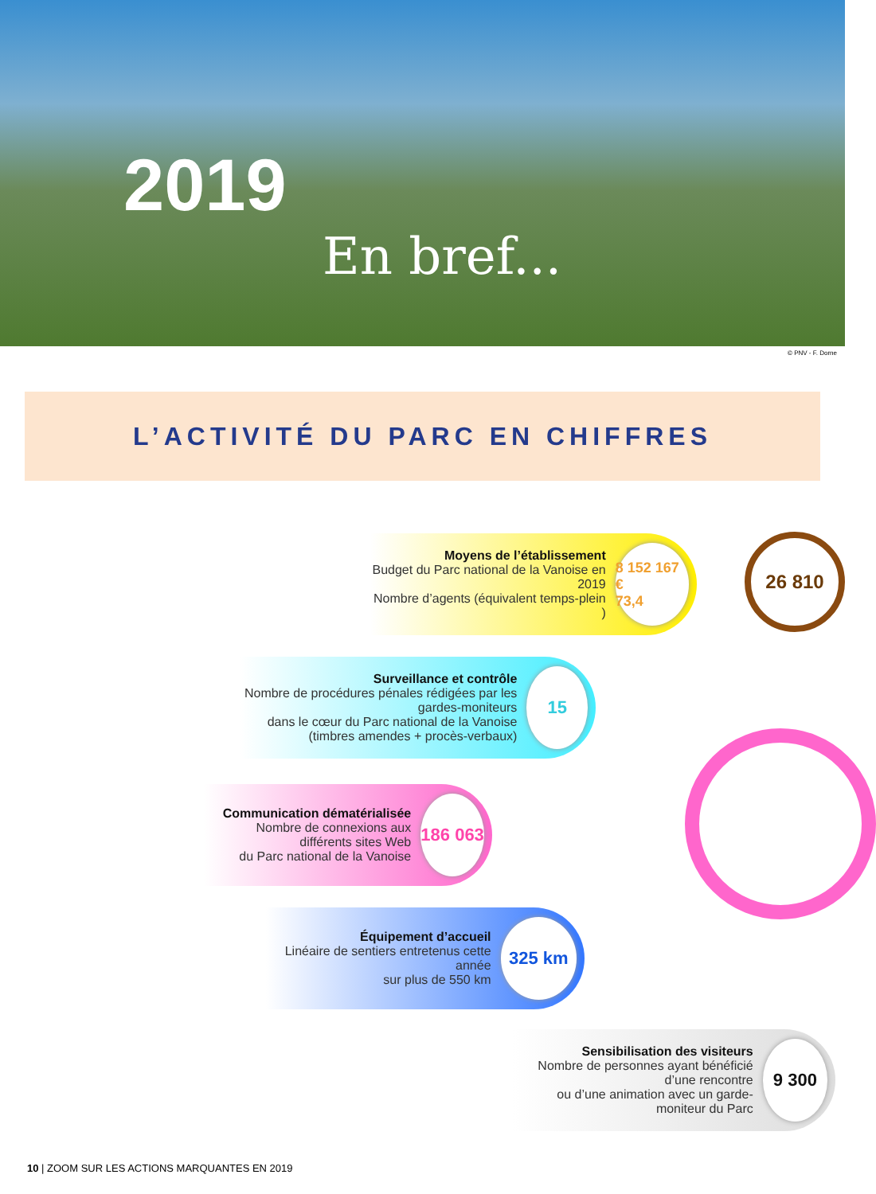2019
En bref...
© PNV - F. Dorne
L’ACTIVITÉ DU PARC EN CHIFFRES
Moyens de l’établissement
Budget du Parc national de la Vanoise en 2019
Nombre d’agents (équivalent temps-plein )
8 152 167 €
73,4
26 810
Surveillance et contrôle
Nombre de procédures pénales rédigées par les gardes-moniteurs
dans le cœur du Parc national de la Vanoise
(timbres amendes + procès-verbaux)
15
Communication dématérialisée
Nombre de connexions aux différents sites Web
du Parc national de la Vanoise
186 063
Équipement d’accueil
Linéaire de sentiers entretenus cette année
sur plus de 550 km
325 km
Sensibilisation des visiteurs
Nombre de personnes ayant bénéficié d’une rencontre
ou d’une animation avec un garde-moniteur du Parc
9 300
10 | ZOOM SUR LES ACTIONS MARQUANTES EN 2019